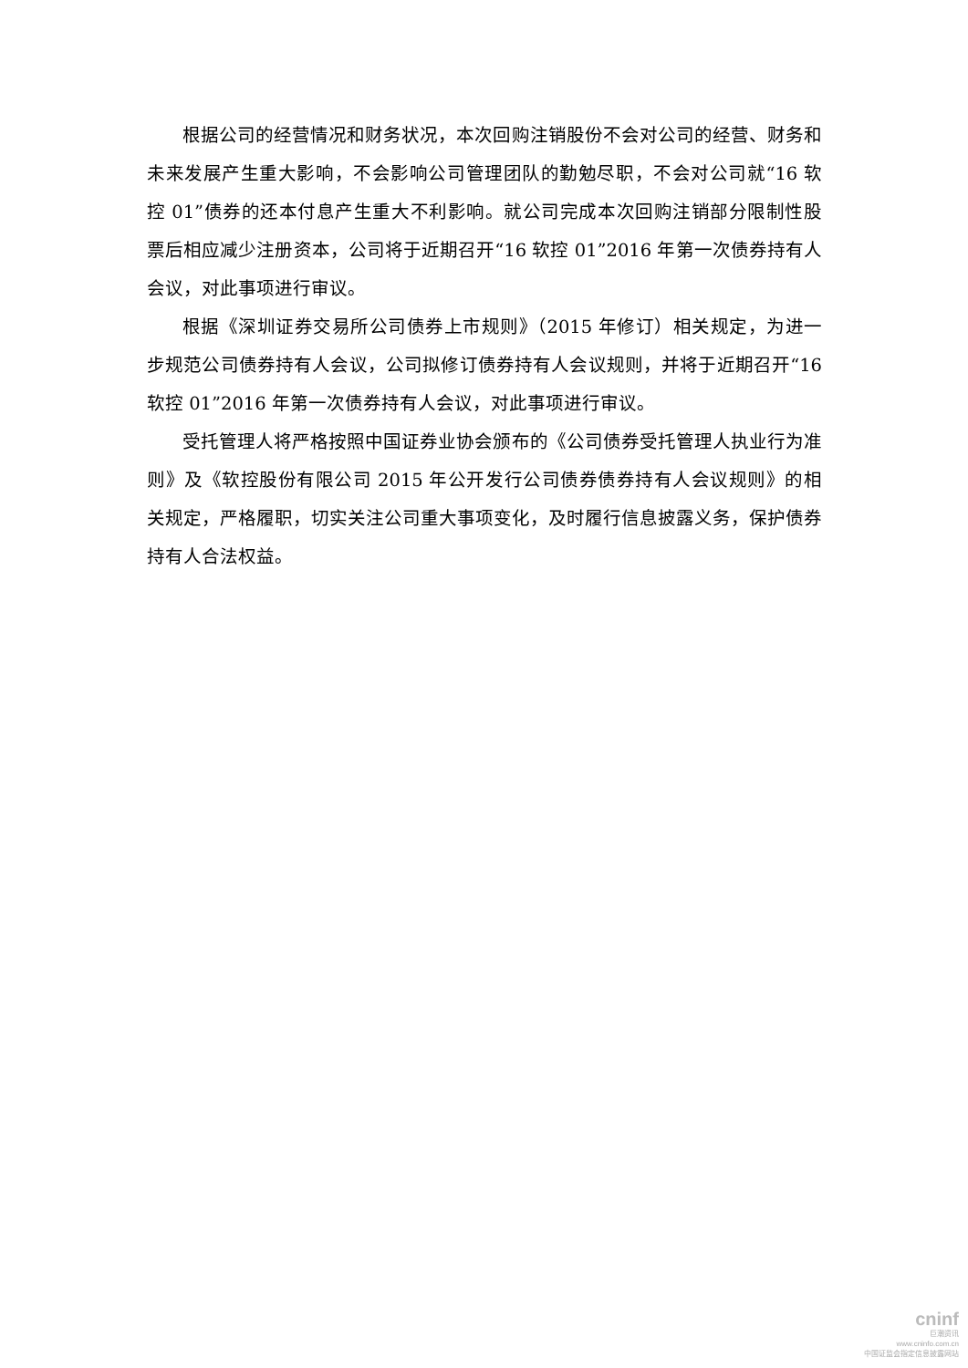根据公司的经营情况和财务状况，本次回购注销股份不会对公司的经营、财务和未来发展产生重大影响，不会影响公司管理团队的勤勉尽职，不会对公司就“16 软控 01”债券的还本付息产生重大不利影响。就公司完成本次回购注销部分限制性股票后相应减少注册资本，公司将于近期召开“16 软控 01”2016 年第一次债券持有人会议，对此事项进行审议。
根据《深圳证券交易所公司债券上市规则》（2015 年修订）相关规定，为进一步规范公司债券持有人会议，公司拟修订债券持有人会议规则，并将于近期召开“16 软控 01”2016 年第一次债券持有人会议，对此事项进行审议。
受托管理人将严格按照中国证券业协会颁布的《公司债券受托管理人执业行为准则》及《软控股份有限公司 2015 年公开发行公司债券债券持有人会议规则》的相关规定，严格履职，切实关注公司重大事项变化，及时履行信息披露义务，保护债券持有人合法权益。
cninf
巨潮资讯
www.cninfo.com.cn
中国证监会指定信息披露网站